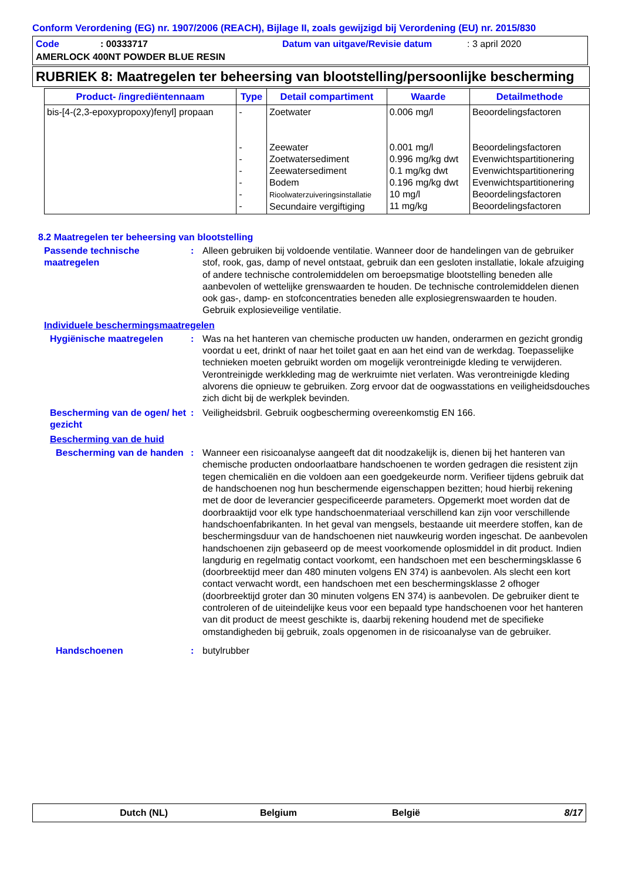Conform Verordening (EG) nr. 1907/2006 (REACH), Bijlage II, zoals gewijzigd bij Verordening (EU) nr. 2015/830
Code: 00333717 Datum van uitgave/Revisie datum: 3 april 2020
AMERLOCK 400NT POWDER BLUE RESIN
RUBRIEK 8: Maatregelen ter beheersing van blootstelling/persoonlijke bescherming
| Product- /ingrediëntennaam | Type | Detail compartiment | Waarde | Detailmethode |
| --- | --- | --- | --- | --- |
| bis-[4-(2,3-epoxypropoxy)fenyl] propaan | - - - - - - - | Zoetwater Zeewater Zoetwatersediment Zeewatersediment Bodem Rioolwaterzuiveringsinstallatie Secundaire vergiftiging | 0.006 mg/l 0.001 mg/l 0.996 mg/kg dwt 0.1 mg/kg dwt 0.196 mg/kg dwt 10 mg/l 11 mg/kg | Beoordelingsfactoren Beoordelingsfactoren Evenwichtspartitionering Evenwichtspartitionering Evenwichtspartitionering Beoordelingsfactoren Beoordelingsfactoren |
8.2 Maatregelen ter beheersing van blootstelling
Passende technische maatregelen
: Alleen gebruiken bij voldoende ventilatie. Wanneer door de handelingen van de gebruiker stof, rook, gas, damp of nevel ontstaat, gebruik dan een gesloten installatie, lokale afzuiging of andere technische controlemiddelen om beroepsmatige blootstelling beneden alle aanbevolen of wettelijke grenswaarden te houden. De technische controlemiddelen dienen ook gas-, damp- en stofconcentraties beneden alle explosiegrenswaarden te houden. Gebruik explosieveilige ventilatie.
Individuele beschermingsmaatregelen
Hygiënische maatregelen : Was na het hanteren van chemische producten uw handen, onderarmen en gezicht grondig voordat u eet, drinkt of naar het toilet gaat en aan het eind van de werkdag. Toepasselijke technieken moeten gebruikt worden om mogelijk verontreinigde kleding te verwijderen. Verontreinigde werkkleding mag de werkruimte niet verlaten. Was verontreinigde kleding alvorens die opnieuw te gebruiken. Zorg ervoor dat de oogwasstations en veiligheidsdouches zich dicht bij de werkplek bevinden.
Bescherming van de ogen/ het gezicht
: Veiligheidsbril. Gebruik oogbescherming overeenkomstig EN 166.
Bescherming van de huid
Bescherming van de handen
: Wanneer een risicoanalyse aangeeft dat dit noodzakelijk is, dienen bij het hanteren van chemische producten ondoorlaatbare handschoenen te worden gedragen die resistent zijn tegen chemicaliën en die voldoen aan een goedgekeurde norm. Verifieer tijdens gebruik dat de handschoenen nog hun beschermende eigenschappen bezitten; houd hierbij rekening met de door de leverancier gespecificeerde parameters. Opgemerkt moet worden dat de doorbraaktijd voor elk type handschoenmateriaal verschillend kan zijn voor verschillende handschoenfabrikanten. In het geval van mengsels, bestaande uit meerdere stoffen, kan de beschermingsduur van de handschoenen niet nauwkeurig worden ingeschat. De aanbevolen handschoenen zijn gebaseerd op de meest voorkomende oplosmiddel in dit product. Indien langdurig en regelmatig contact voorkomt, een handschoen met een beschermingsklasse 6 (doorbreektijd meer dan 480 minuten volgens EN 374) is aanbevolen. Als slecht een kort contact verwacht wordt, een handschoen met een beschermingsklasse 2 ofhoger (doorbreektijd groter dan 30 minuten volgens EN 374) is aanbevolen. De gebruiker dient te controleren of de uiteindelijke keus voor een bepaald type handschoenen voor het hanteren van dit product de meest geschikte is, daarbij rekening houdend met de specifieke omstandigheden bij gebruik, zoals opgenomen in de risicoanalyse van de gebruiker.
Handschoenen : butylrubber
Dutch (NL) Belgium België 8/17